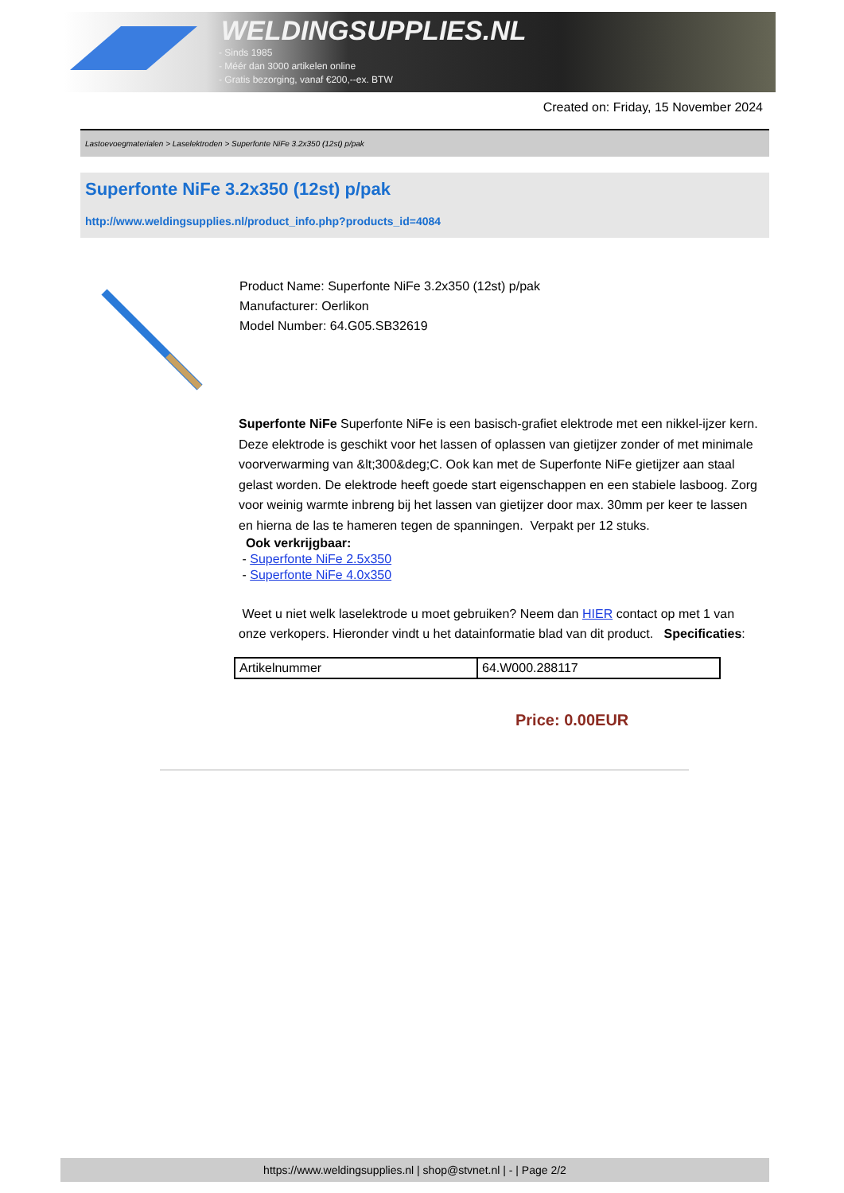WELDINGSUPPLIES.NL
- Sinds 1985
- Méér dan 3000 artikelen online
- Gratis bezorging, vanaf €200,--ex. BTW
Created on: Friday, 15 November 2024
Lastoevoegmaterialen > Laselektroden > Superfonte NiFe 3.2x350 (12st) p/pak
Superfonte NiFe 3.2x350 (12st) p/pak
http://www.weldingsupplies.nl/product_info.php?products_id=4084
Product Name: Superfonte NiFe 3.2x350 (12st) p/pak
Manufacturer: Oerlikon
Model Number: 64.G05.SB32619
Superfonte NiFe Superfonte NiFe is een basisch-grafiet elektrode met een nikkel-ijzer kern. Deze elektrode is geschikt voor het lassen of oplassen van gietijzer zonder of met minimale voorverwarming van &lt;300&deg;C. Ook kan met de Superfonte NiFe gietijzer aan staal gelast worden. De elektrode heeft goede start eigenschappen en een stabiele lasboog. Zorg voor weinig warmte inbreng bij het lassen van gietijzer door max. 30mm per keer te lassen en hierna de las te hameren tegen de spanningen. Verpakt per 12 stuks.
Ook verkrijgbaar:
- Superfonte NiFe 2.5x350
- Superfonte NiFe 4.0x350
Weet u niet welk laselektrode u moet gebruiken? Neem dan HIER contact op met 1 van onze verkopers. Hieronder vindt u het datainformatie blad van dit product. Specificaties:
| Artikelnummer | 64.W000.288117 |
Price: 0.00EUR
https://www.weldingsupplies.nl | shop@stvnet.nl | - | Page 2/2